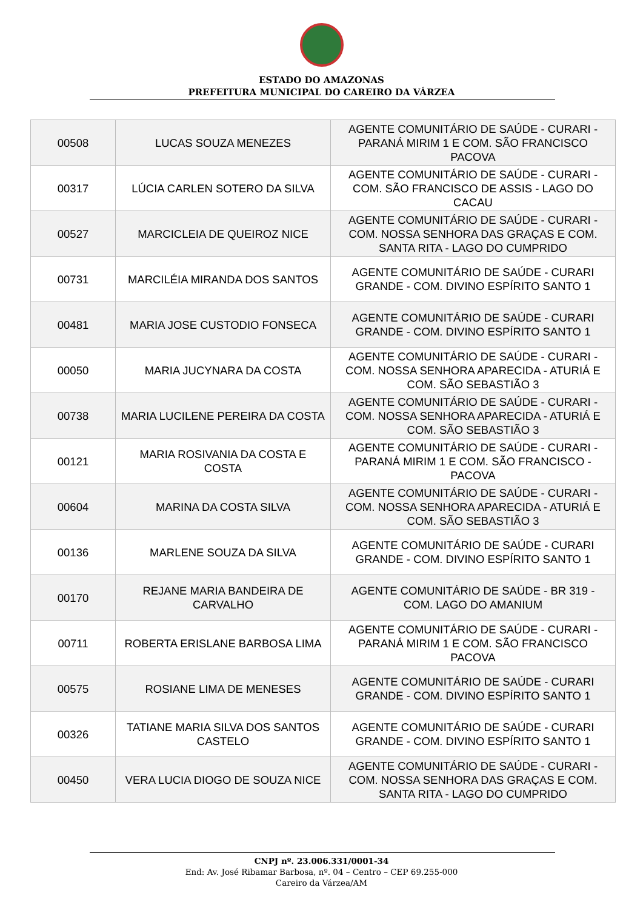ESTADO DO AMAZONAS
PREFEITURA MUNICIPAL DO CAREIRO DA VÁRZEA
| 00508 | LUCAS SOUZA MENEZES | AGENTE COMUNITÁRIO DE SAÚDE - CURARI - PARANÁ MIRIM 1 E COM. SÃO FRANCISCO PACOVA |
| 00317 | LÚCIA CARLEN SOTERO DA SILVA | AGENTE COMUNITÁRIO DE SAÚDE - CURARI - COM. SÃO FRANCISCO DE ASSIS - LAGO DO CACAU |
| 00527 | MARCICLEIA DE QUEIROZ NICE | AGENTE COMUNITÁRIO DE SAÚDE - CURARI - COM. NOSSA SENHORA DAS GRAÇAS E COM. SANTA RITA - LAGO DO CUMPRIDO |
| 00731 | MARCILÉIA MIRANDA DOS SANTOS | AGENTE COMUNITÁRIO DE SAÚDE - CURARI GRANDE - COM. DIVINO ESPÍRITO SANTO 1 |
| 00481 | MARIA JOSE CUSTODIO FONSECA | AGENTE COMUNITÁRIO DE SAÚDE - CURARI GRANDE - COM. DIVINO ESPÍRITO SANTO 1 |
| 00050 | MARIA JUCYNARA DA COSTA | AGENTE COMUNITÁRIO DE SAÚDE - CURARI - COM. NOSSA SENHORA APARECIDA - ATURIÁ E COM. SÃO SEBASTIÃO 3 |
| 00738 | MARIA LUCILENE PEREIRA DA COSTA | AGENTE COMUNITÁRIO DE SAÚDE - CURARI - COM. NOSSA SENHORA APARECIDA - ATURIÁ E COM. SÃO SEBASTIÃO 3 |
| 00121 | MARIA ROSIVANIA DA COSTA E COSTA | AGENTE COMUNITÁRIO DE SAÚDE - CURARI - PARANÁ MIRIM 1 E COM. SÃO FRANCISCO - PACOVA |
| 00604 | MARINA DA COSTA SILVA | AGENTE COMUNITÁRIO DE SAÚDE - CURARI - COM. NOSSA SENHORA APARECIDA - ATURIÁ E COM. SÃO SEBASTIÃO 3 |
| 00136 | MARLENE SOUZA DA SILVA | AGENTE COMUNITÁRIO DE SAÚDE - CURARI GRANDE - COM. DIVINO ESPÍRITO SANTO 1 |
| 00170 | REJANE MARIA BANDEIRA DE CARVALHO | AGENTE COMUNITÁRIO DE SAÚDE - BR 319 - COM. LAGO DO AMANIUM |
| 00711 | ROBERTA ERISLANE BARBOSA LIMA | AGENTE COMUNITÁRIO DE SAÚDE - CURARI - PARANÁ MIRIM 1 E COM. SÃO FRANCISCO PACOVA |
| 00575 | ROSIANE LIMA DE MENESES | AGENTE COMUNITÁRIO DE SAÚDE - CURARI GRANDE - COM. DIVINO ESPÍRITO SANTO 1 |
| 00326 | TATIANE MARIA SILVA DOS SANTOS CASTELO | AGENTE COMUNITÁRIO DE SAÚDE - CURARI GRANDE - COM. DIVINO ESPÍRITO SANTO 1 |
| 00450 | VERA LUCIA DIOGO DE SOUZA NICE | AGENTE COMUNITÁRIO DE SAÚDE - CURARI - COM. NOSSA SENHORA DAS GRAÇAS E COM. SANTA RITA - LAGO DO CUMPRIDO |
CNPJ nº. 23.006.331/0001-34
End: Av. José Ribamar Barbosa, nº. 04 – Centro – CEP 69.255-000
Careiro da Várzea/AM